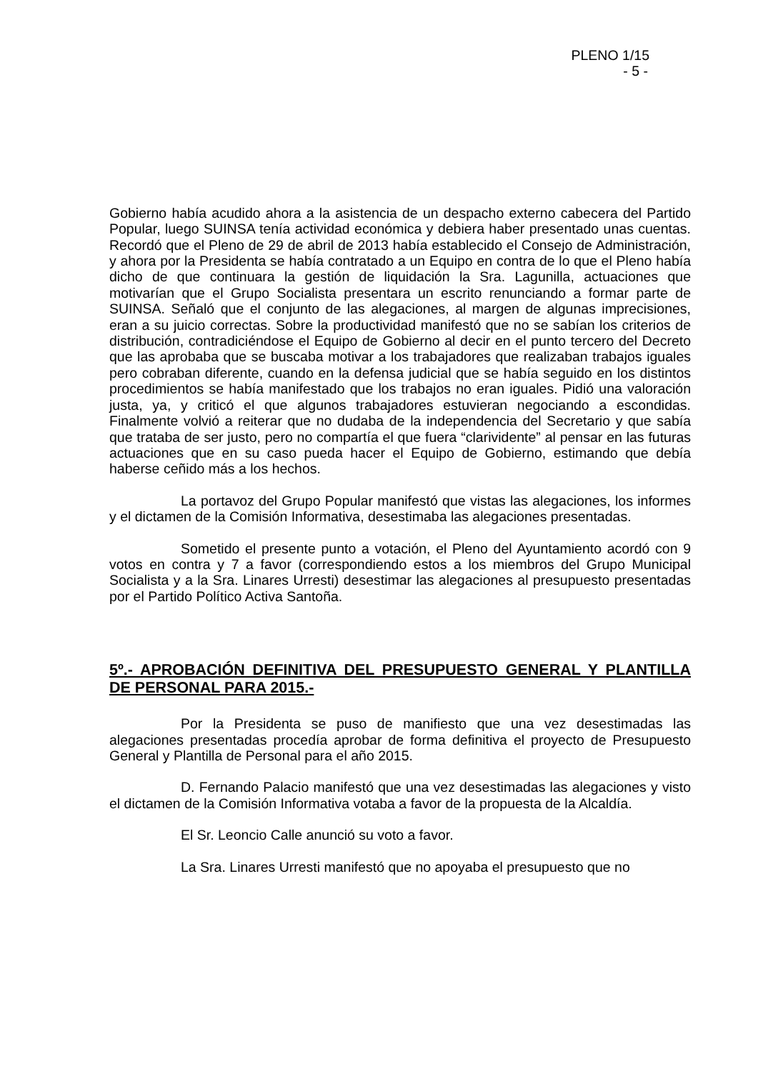PLENO 1/15
- 5 -
Gobierno había acudido ahora a la asistencia de un despacho externo cabecera del Partido Popular, luego SUINSA tenía actividad económica y debiera haber presentado unas cuentas. Recordó que el Pleno de 29 de abril de 2013 había establecido el Consejo de Administración, y ahora por la Presidenta se había contratado a un Equipo en contra de lo que el Pleno había dicho de que continuara la gestión de liquidación la Sra. Lagunilla, actuaciones que motivarían que el Grupo Socialista presentara un escrito renunciando a formar parte de SUINSA. Señaló que el conjunto de las alegaciones, al margen de algunas imprecisiones, eran a su juicio correctas. Sobre la productividad manifestó que no se sabían los criterios de distribución, contradiciéndose el Equipo de Gobierno al decir en el punto tercero del Decreto que las aprobaba que se buscaba motivar a los trabajadores que realizaban trabajos iguales pero cobraban diferente, cuando en la defensa judicial que se había seguido en los distintos procedimientos se había manifestado que los trabajos no eran iguales. Pidió una valoración justa, ya, y criticó el que algunos trabajadores estuvieran negociando a escondidas. Finalmente volvió a reiterar que no dudaba de la independencia del Secretario y que sabía que trataba de ser justo, pero no compartía el que fuera “clarividente” al pensar en las futuras actuaciones que en su caso pueda hacer el Equipo de Gobierno, estimando que debía haberse ceñido más a los hechos.
La portavoz del Grupo Popular manifestó que vistas las alegaciones, los informes y el dictamen de la Comisión Informativa, desestimaba las alegaciones presentadas.
Sometido el presente punto a votación, el Pleno del Ayuntamiento acordó con 9 votos en contra y 7 a favor (correspondiendo estos a los miembros del Grupo Municipal Socialista y a la Sra. Linares Urresti) desestimar las alegaciones al presupuesto presentadas por el Partido Político Activa Santoña.
5º.- APROBACIÓN DEFINITIVA DEL PRESUPUESTO GENERAL Y PLANTILLA DE PERSONAL PARA 2015.-
Por la Presidenta se puso de manifiesto que una vez desestimadas las alegaciones presentadas procedía aprobar de forma definitiva el proyecto de Presupuesto General y Plantilla de Personal para el año 2015.
D. Fernando Palacio manifestó que una vez desestimadas las alegaciones y visto el dictamen de la Comisión Informativa votaba a favor de la propuesta de la Alcaldía.
El Sr. Leoncio Calle anunció su voto a favor.
La Sra. Linares Urresti manifestó que no apoyaba el presupuesto que no